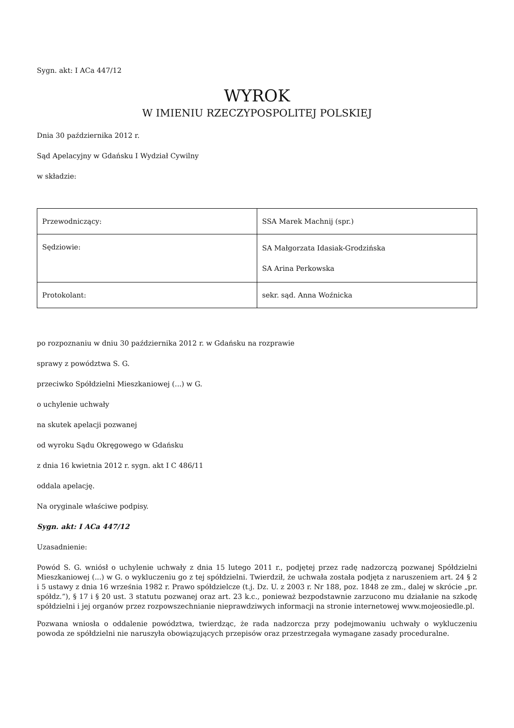Sygn. akt: I ACa 447/12
WYROK
W IMIENIU RZECZYPOSPOLITEJ POLSKIEJ
Dnia 30 października 2012 r.
Sąd Apelacyjny w Gdańsku I Wydział Cywilny
w składzie:
| Przewodniczący: | SSA Marek Machnij (spr.) |
| Sędziowie: | SA Małgorzata Idasiak-Grodzińska SA Arina Perkowska |
| Protokolant: | sekr. sąd. Anna Woźnicka |
po rozpoznaniu w dniu 30 października 2012 r. w Gdańsku na rozprawie
sprawy z powództwa S. G.
przeciwko Spółdzielni Mieszkaniowej (...) w G.
o uchylenie uchwały
na skutek apelacji pozwanej
od wyroku Sądu Okręgowego w Gdańsku
z dnia 16 kwietnia 2012 r. sygn. akt I C 486/11
oddala apelację.
Na oryginale właściwe podpisy.
Sygn. akt: I ACa 447/12
Uzasadnienie:
Powód S. G. wniósł o uchylenie uchwały z dnia 15 lutego 2011 r., podjętej przez radę nadzorczą pozwanej Spółdzielni Mieszkaniowej (...) w G. o wykluczeniu go z tej spółdzielni. Twierdził, że uchwała została podjęta z naruszeniem art. 24 § 2 i 5 ustawy z dnia 16 września 1982 r. Prawo spółdzielcze (t.j. Dz. U. z 2003 r. Nr 188, poz. 1848 ze zm., dalej w skrócie „pr. spółdz.”), § 17 i § 20 ust. 3 statutu pozwanej oraz art. 23 k.c., ponieważ bezpodstawnie zarzucono mu działanie na szkodę spółdzielni i jej organów przez rozpowszechnianie nieprawdziwych informacji na stronie internetowej www.mojeosiedle.pl.
Pozwana wniosła o oddalenie powództwa, twierdząc, że rada nadzorcza przy podejmowaniu uchwały o wykluczeniu powoda ze spółdzielni nie naruszyła obowiązujących przepisów oraz przestrzegała wymagane zasady proceduralne.